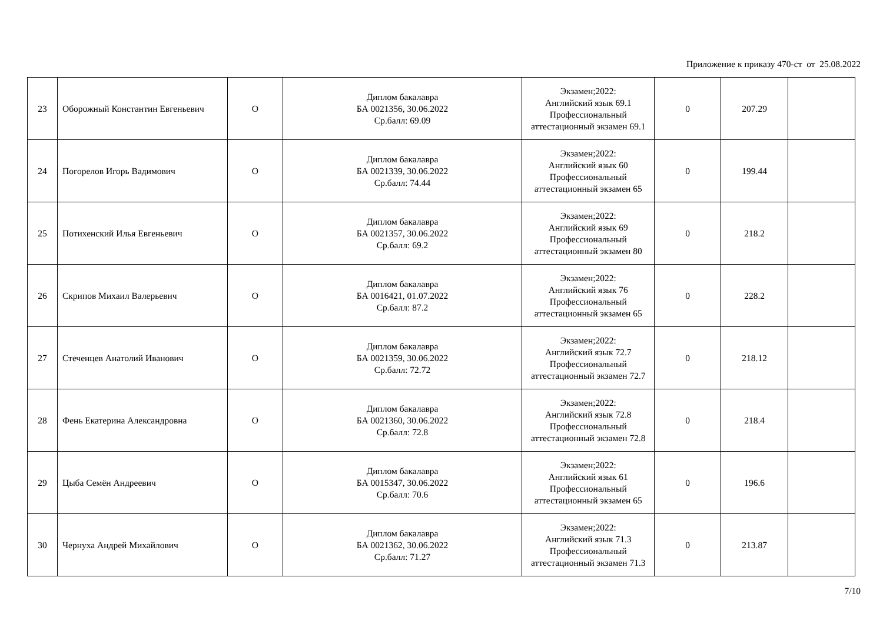Приложение к приказу 470-ст от 25.08.2022
| 23 | Оборожный Константин Евгеньевич | О | Диплом бакалавра БА 0021356, 30.06.2022 Ср.балл: 69.09 | Экзамен;2022: Английский язык 69.1 Профессиональный аттестационный экзамен 69.1 | 0 | 207.29 | |
| 24 | Погорелов Игорь Вадимович | О | Диплом бакалавра БА 0021339, 30.06.2022 Ср.балл: 74.44 | Экзамен;2022: Английский язык 60 Профессиональный аттестационный экзамен 65 | 0 | 199.44 | |
| 25 | Потихенский Илья Евгеньевич | О | Диплом бакалавра БА 0021357, 30.06.2022 Ср.балл: 69.2 | Экзамен;2022: Английский язык 69 Профессиональный аттестационный экзамен 80 | 0 | 218.2 | |
| 26 | Скрипов Михаил Валерьевич | О | Диплом бакалавра БА 0016421, 01.07.2022 Ср.балл: 87.2 | Экзамен;2022: Английский язык 76 Профессиональный аттестационный экзамен 65 | 0 | 228.2 | |
| 27 | Стеченцев Анатолий Иванович | О | Диплом бакалавра БА 0021359, 30.06.2022 Ср.балл: 72.72 | Экзамен;2022: Английский язык 72.7 Профессиональный аттестационный экзамен 72.7 | 0 | 218.12 | |
| 28 | Фень Екатерина Александровна | О | Диплом бакалавра БА 0021360, 30.06.2022 Ср.балл: 72.8 | Экзамен;2022: Английский язык 72.8 Профессиональный аттестационный экзамен 72.8 | 0 | 218.4 | |
| 29 | Цыба Семён Андреевич | О | Диплом бакалавра БА 0015347, 30.06.2022 Ср.балл: 70.6 | Экзамен;2022: Английский язык 61 Профессиональный аттестационный экзамен 65 | 0 | 196.6 | |
| 30 | Чернуха Андрей Михайлович | О | Диплом бакалавра БА 0021362, 30.06.2022 Ср.балл: 71.27 | Экзамен;2022: Английский язык 71.3 Профессиональный аттестационный экзамен 71.3 | 0 | 213.87 | |
7/10